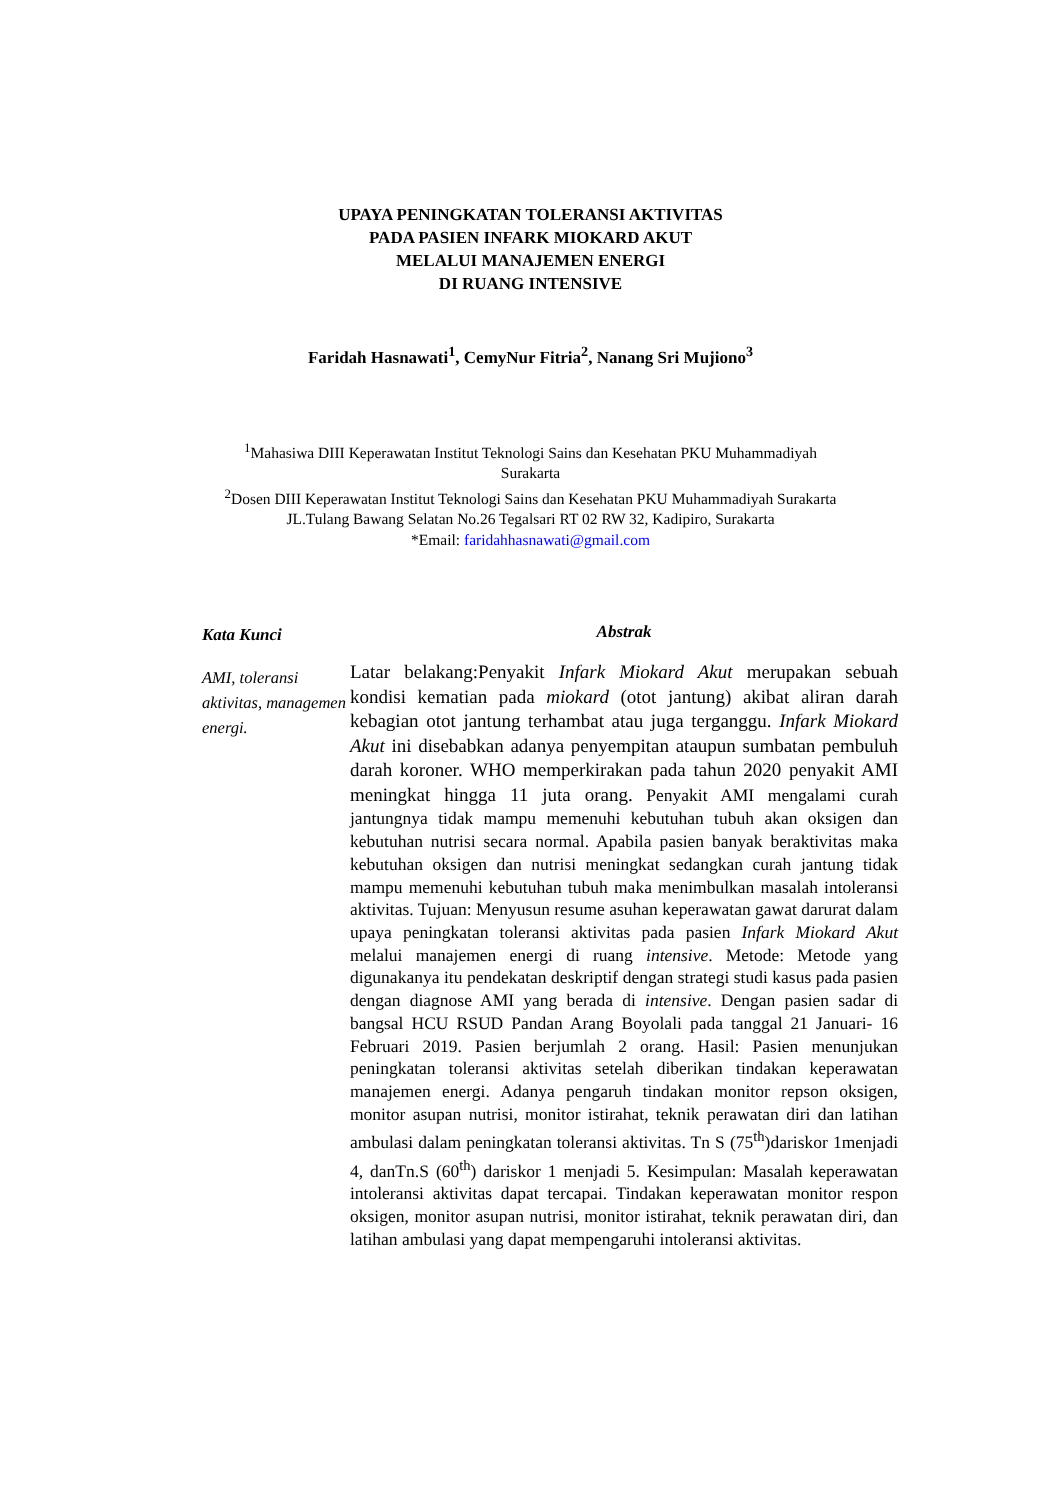UPAYA PENINGKATAN TOLERANSI AKTIVITAS
PADA PASIEN INFARK MIOKARD AKUT
MELALUI MANAJEMEN ENERGI
DI RUANG INTENSIVE
Faridah Hasnawati<sup>1</sup>, CemyNur Fitria<sup>2</sup>, Nanang Sri Mujiono<sup>3</sup>
<sup>1</sup> Mahasiwa DIII Keperawatan Institut Teknologi Sains dan Kesehatan PKU Muhammadiyah
Surakarta
<sup>2</sup> Dosen DIII Keperawatan Institut Teknologi Sains dan Kesehatan PKU Muhammadiyah Surakarta
JL.Tulang Bawang Selatan No.26 Tegalsari RT 02 RW 32, Kadipiro, Surakarta
*Email: faridahhasnawati@gmail.com
Kata Kunci
AMI, toleransi aktivitas, managemen energi.
Abstrak
Latar belakang:Penyakit Infark Miokard Akut merupakan sebuah kondisi kematian pada miokard (otot jantung) akibat aliran darah kebagian otot jantung terhambat atau juga terganggu. Infark Miokard Akut ini disebabkan adanya penyempitan ataupun sumbatan pembuluh darah koroner. WHO memperkirakan pada tahun 2020 penyakit AMI meningkat hingga 11 juta orang. Penyakit AMI mengalami curah jantungnya tidak mampu memenuhi kebutuhan tubuh akan oksigen dan kebutuhan nutrisi secara normal. Apabila pasien banyak beraktivitas maka kebutuhan oksigen dan nutrisi meningkat sedangkan curah jantung tidak mampu memenuhi kebutuhan tubuh maka menimbulkan masalah intoleransi aktivitas. Tujuan: Menyusun resume asuhan keperawatan gawat darurat dalam upaya peningkatan toleransi aktivitas pada pasien Infark Miokard Akut melalui manajemen energi di ruang intensive. Metode: Metode yang digunakanya itu pendekatan deskriptif dengan strategi studi kasus pada pasien dengan diagnose AMI yang berada di intensive. Dengan pasien sadar di bangsal HCU RSUD Pandan Arang Boyolali pada tanggal 21 Januari- 16 Februari 2019. Pasien berjumlah 2 orang. Hasil: Pasien menunjukan peningkatan toleransi aktivitas setelah diberikan tindakan keperawatan manajemen energi. Adanya pengaruh tindakan monitor repson oksigen, monitor asupan nutrisi, monitor istirahat, teknik perawatan diri dan latihan ambulasi dalam peningkatan toleransi aktivitas. Tn S (75<sup>th</sup>)dariskor 1menjadi 4, danTn.S (60<sup>th</sup>) dariskor 1 menjadi 5. Kesimpulan: Masalah keperawatan intoleransi aktivitas dapat tercapai. Tindakan keperawatan monitor respon oksigen, monitor asupan nutrisi, monitor istirahat, teknik perawatan diri, dan latihan ambulasi yang dapat mempengaruhi intoleransi aktivitas.